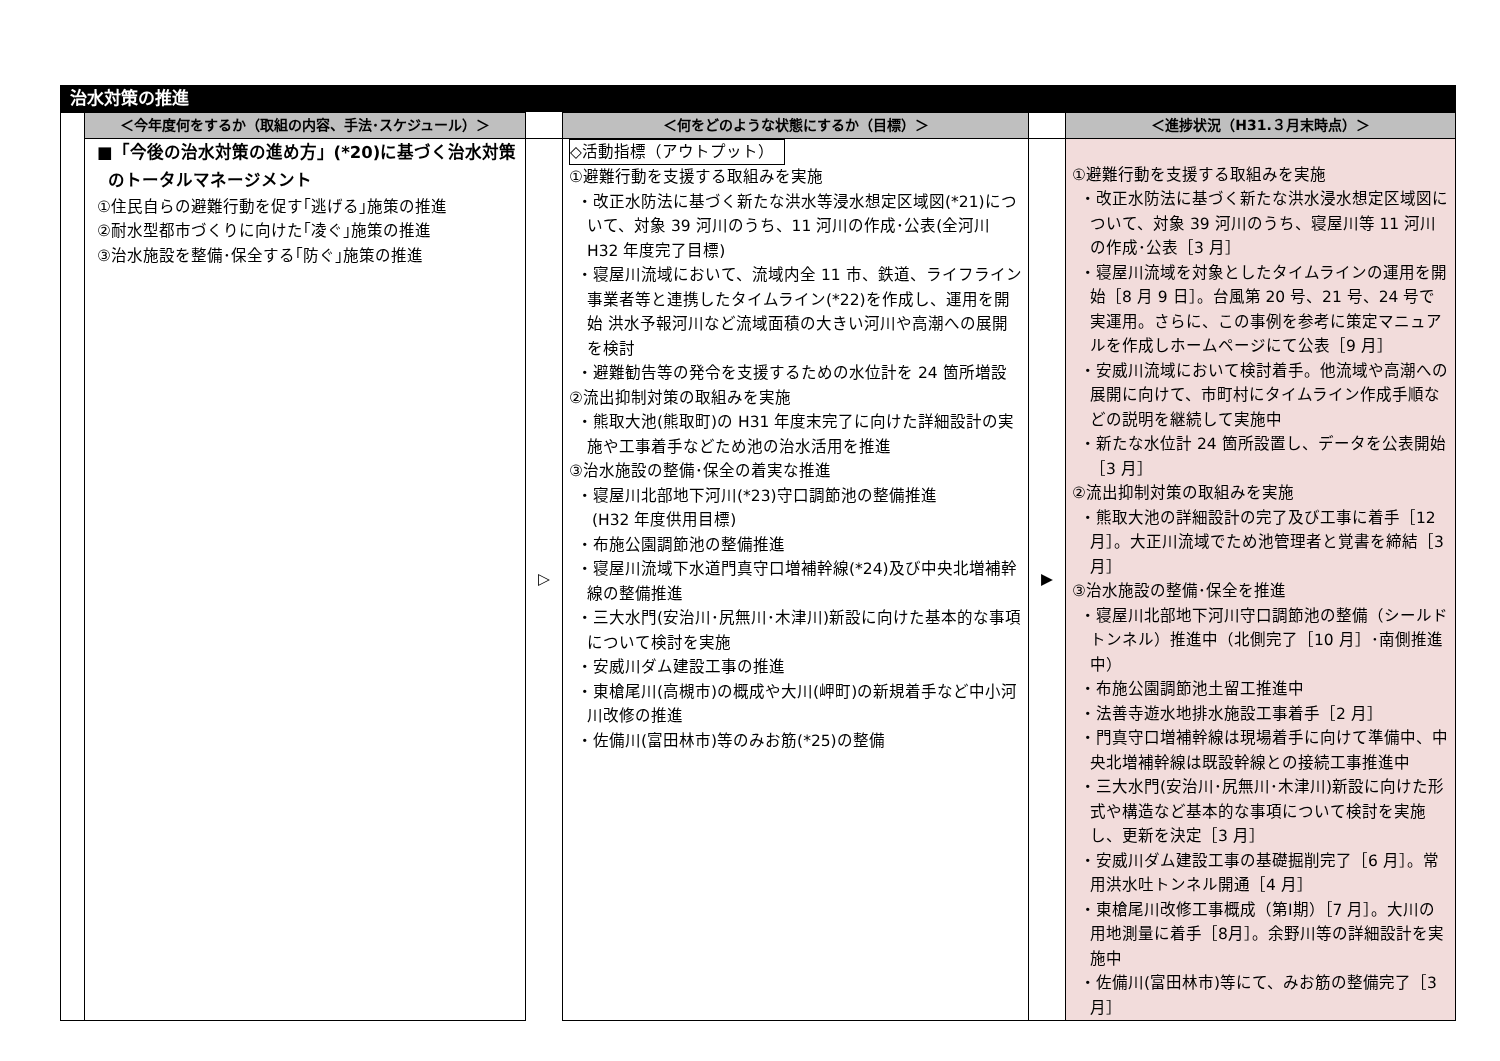治水対策の推進
| | ＜今年度何をするか（取組の内容、手法･スケジュール）＞ | | ＜何をどのような状態にするか（目標）＞ | | ＜進捗状況（H31.３月末時点）＞ |
| | ■「今後の治水対策の進め方」(*20)に基づく治水対策 のトータルマネージメント ①住民自らの避難行動を促す｢逃げる｣施策の推進 ②耐水型都市づくりに向けた｢凌ぐ｣施策の推進 ③治水施設を整備･保全する｢防ぐ｣施策の推進 | ▷ | ◇活動指標（アウトプット） ①避難行動を支援する取組みを実施 ・改正水防法に基づく新たな洪水等浸水想定区域図(*21)について、対象 39 河川のうち、11 河川の作成･公表(全河川 H32 年度完了目標) ・寝屋川流域において、流域内全 11 市、鉄道、ライフライン事業者等と連携したタイムライン(*22)を作成し、運用を開始 洪水予報河川など流域面積の大きい河川や高潮への展開を検討 ・避難勧告等の発令を支援するための水位計を 24 箇所増設 ②流出抑制対策の取組みを実施 ・熊取大池(熊取町)の H31 年度末完了に向けた詳細設計の実施や工事着手などため池の治水活用を推進 ③治水施設の整備･保全の着実な推進 ・寝屋川北部地下河川(*23)守口調節池の整備推進 (H32 年度供用目標) ・布施公園調節池の整備推進 ・寝屋川流域下水道門真守口増補幹線(*24)及び中央北増補幹線の整備推進 ・三大水門(安治川･尻無川･木津川)新設に向けた基本的な事項について検討を実施 ・安威川ダム建設工事の推進 ・東槍尾川(高槻市)の概成や大川(岬町)の新規着手など中小河川改修の推進 ・佐備川(富田林市)等のみお筋(*25)の整備 | ▶ | ①避難行動を支援する取組みを実施 ・改正水防法に基づく新たな洪水浸水想定区域図について、対象 39 河川のうち、寝屋川等 11 河川の作成･公表［3 月］ ・寝屋川流域を対象としたタイムラインの運用を開始［8 月 9 日］。台風第 20 号、21 号、24 号で実運用。さらに、この事例を参考に策定マニュアルを作成しホームページにて公表［9 月］ ・安威川流域において検討着手。他流域や高潮への展開に向けて、市町村にタイムライン作成手順などの説明を継続して実施中 ・新たな水位計 24 箇所設置し、データを公表開始［3 月］ ②流出抑制対策の取組みを実施 ・熊取大池の詳細設計の完了及び工事に着手［12月］。大正川流域でため池管理者と覚書を締結［3 月］ ③治水施設の整備･保全を推進 ・寝屋川北部地下河川守口調節池の整備（シールドトンネル）推進中（北側完了［10 月］･南側推進中） ・布施公園調節池土留工推進中 ・法善寺遊水地排水施設工事着手［2 月］ ・門真守口増補幹線は現場着手に向けて準備中、中央北増補幹線は既設幹線との接続工事推進中 ・三大水門(安治川･尻無川･木津川)新設に向けた形式や構造など基本的な事項について検討を実施し、更新を決定［3 月］ ・安威川ダム建設工事の基礎掘削完了［6 月］。常用洪水吐トンネル開通［4 月］ ・東槍尾川改修工事概成（第Ⅰ期）［7 月］。大川の用地測量に着手［8月］。余野川等の詳細設計を実施中 ・佐備川(富田林市)等にて、みお筋の整備完了［3月］ |